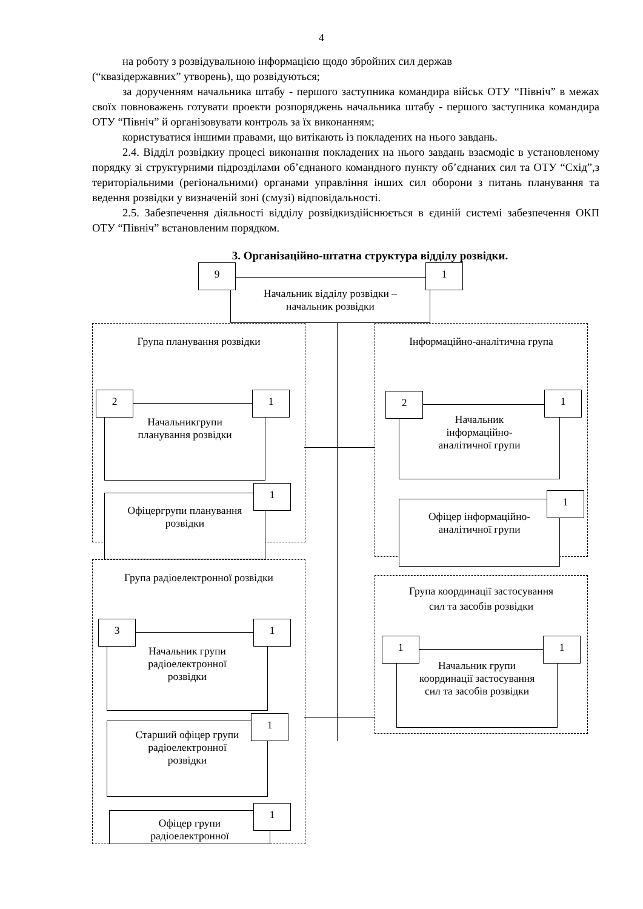4
на роботу з розвідувальною інформацією щодо збройних сил держав
(“квазідержавних” утворень), що розвідуються;
за дорученням начальника штабу - першого заступника командира військ ОТУ “Північ” в межах своїх повноважень готувати проекти розпоряджень начальника штабу - першого заступника командира ОТУ “Північ” й організовувати контроль за їх виконанням;
користуватися іншими правами, що витікають із покладених на нього завдань.
2.4. Відділ розвідкиу процесі виконання покладених на нього завдань взаємодіє в установленому порядку зі структурними підрозділами об’єднаного командного пункту об’єднаних сил та ОТУ “Схід”,з територіальними (регіональними) органами управління інших сил оборони з питань планування та ведення розвідки у визначеній зоні (смузі) відповідальності.
2.5. Забезпечення діяльності відділу розвідкиздійснюється в єдиній системі забезпечення ОКП ОТУ “Північ” встановленим порядком.
3. Організаційно-штатна структура відділу розвідки.
Начальник відділу розвідки –
начальник розвідки
9 1
Група планування розвідки
Начальникгрупи
планування розвідки
2 1
Офіцергрупи планування
розвідки
1
Інформаційно-аналітична група
Начальник
інформаційно-
аналітичної групи
2 1
Офіцер інформаційно-
аналітичної групи
1
Група радіоелектронної розвідки
Начальник групи
радіоелектронної
розвідки
3 1
Старший офіцер групи
радіоелектронної
розвідки
1
Офіцер групи
радіоелектронної
1
Група координації застосування
сил та засобів розвідки
Начальник групи
координації застосування
сил та засобів розвідки
1 1